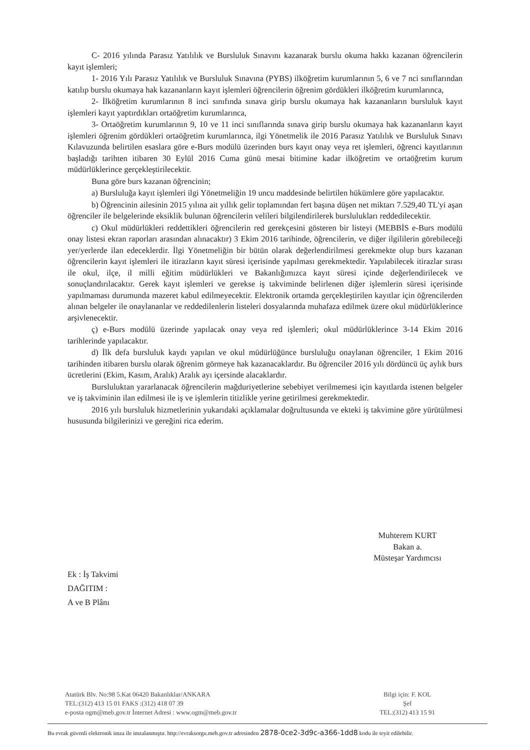C- 2016 yılında Parasız Yatılılık ve Bursluluk Sınavını kazanarak burslu okuma hakkı kazanan öğrencilerin kayıt işlemleri;
1- 2016 Yılı Parasız Yatılılık ve Bursluluk Sınavına (PYBS) ilköğretim kurumlarının 5, 6 ve 7 nci sınıflarından katılıp burslu okumaya hak kazananların kayıt işlemleri öğrencilerin öğrenim gördükleri ilköğretim kurumlarınca,
2- İlköğretim kurumlarının 8 inci sınıfında sınava girip burslu okumaya hak kazananların bursluluk kayıt işlemleri kayıt yaptırdıkları ortaöğretim kurumlarınca,
3- Ortaöğretim kurumlarının 9, 10 ve 11 inci sınıflarında sınava girip burslu okumaya hak kazananların kayıt işlemleri öğrenim gördükleri ortaöğretim kurumlarınca, ilgi Yönetmelik ile 2016 Parasız Yatılılık ve Bursluluk Sınavı Kılavuzunda belirtilen esaslara göre e-Burs modülü üzerinden burs kayıt onay veya ret işlemleri, öğrenci kayıtlarının başladığı tarihten itibaren 30 Eylül 2016 Cuma günü mesai bitimine kadar ilköğretim ve ortaöğretim kurum müdürlüklerince gerçekleştirilecektir.
Buna göre burs kazanan öğrencinin;
a) Bursluluğa kayıt işlemleri ilgi Yönetmeliğin 19 uncu maddesinde belirtilen hükümlere göre yapılacaktır.
b) Öğrencinin ailesinin 2015 yılına ait yıllık gelir toplamından fert başına düşen net miktarı 7.529,40 TL'yi aşan öğrenciler ile belgelerinde eksiklik bulunan öğrencilerin velileri bilgilendirilerek burslulukları reddedilecektir.
c) Okul müdürlükleri reddettikleri öğrencilerin red gerekçesini gösteren bir listeyi (MEBBİS e-Burs modülü onay listesi ekran raporları arasından alınacaktır) 3 Ekim 2016 tarihinde, öğrencilerin, ve diğer ilgililerin görebileceği yer/yerlerde ilan edeceklerdir. İlgi Yönetmeliğin bir bütün olarak değerlendirilmesi gerekmekte olup burs kazanan öğrencilerin kayıt işlemleri ile itirazların kayıt süresi içerisinde yapılması gerekmektedir. Yapılabilecek itirazlar sırası ile okul, ilçe, il milli eğitim müdürlükleri ve Bakanlığımızca kayıt süresi içinde değerlendirilecek ve sonuçlandırılacaktır. Gerek kayıt işlemleri ve gerekse iş takviminde belirlenen diğer işlemlerin süresi içerisinde yapılmaması durumunda mazeret kabul edilmeyecektir. Elektronik ortamda gerçekleştirilen kayıtlar için öğrencilerden alınan belgeler ile onaylananlar ve reddedilenlerin listeleri dosyalarında muhafaza edilmek üzere okul müdürlüklerince arşivlenecektir.
ç) e-Burs modülü üzerinde yapılacak onay veya red işlemleri; okul müdürlüklerince 3-14 Ekim 2016 tarihlerinde yapılacaktır.
d) İlk defa bursluluk kaydı yapılan ve okul müdürlüğünce bursluluğu onaylanan öğrenciler, 1 Ekim 2016 tarihinden itibaren burslu olarak öğrenim görmeye hak kazanacaklardır. Bu öğrenciler 2016 yılı dördüncü üç aylık burs ücretlerini (Ekim, Kasım, Aralık) Aralık ayı içersinde alacaklardır.
Bursluluktan yararlanacak öğrencilerin mağduriyetlerine sebebiyet verilmemesi için kayıtlarda istenen belgeler ve iş takviminin ilan edilmesi ile iş ve işlemlerin titizlikle yerine getirilmesi gerekmektedir.
2016 yılı bursluluk hizmetlerinin yukarıdaki açıklamalar doğrultusunda ve ekteki iş takvimine göre yürütülmesi hususunda bilgilerinizi ve gereğini rica ederim.
Muhterem KURT
Bakan a.
Müsteşar Yardımcısı
Ek : İş Takvimi
DAĞITIM :
A ve B Plânı
Atatürk Blv. No:98 5.Kat 06420 Bakanlıklar/ANKARA
TEL:(312) 413 15 01 FAKS :(312) 418 07 39
e-posta ogm@meb.gov.tr İnternet Adresi : www.ogm@meb.gov.tr
Bilgi için: F. KOL
Şef
TEL:(312) 413 15 91
Bu evrak güvenli elektronik imza ile imzalanmıştır. http://evraksorgu.meb.gov.tr adresinden 2878-0ce2-3d9c-a366-1dd8 kodu ile teyit edilebilir.